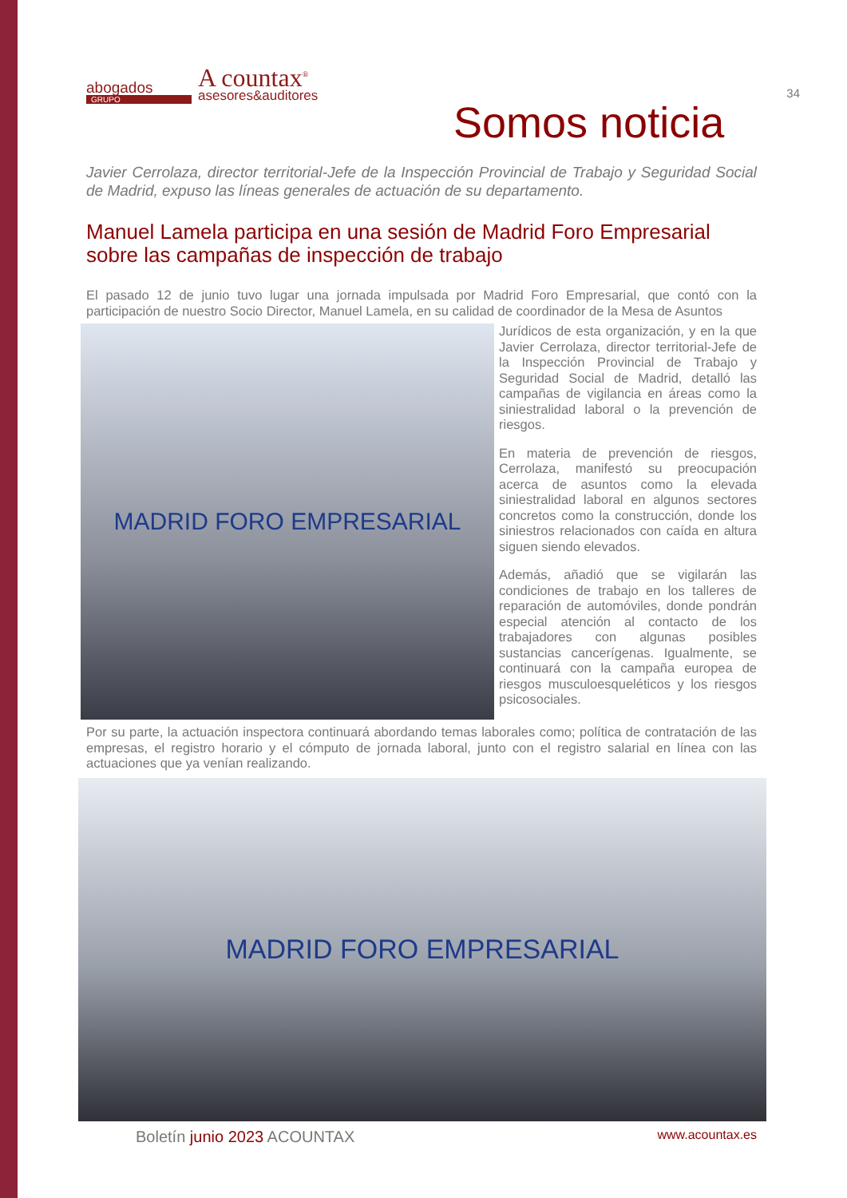34
abogados
GRUPO
A countax<sup>®</sup>
asesores&auditores
Somos noticia
Javier Cerrolaza, director territorial-Jefe de la Inspección Provincial de Trabajo y Seguridad Social de Madrid, expuso las líneas generales de actuación de su departamento.
Manuel Lamela participa en una sesión de Madrid Foro Empresarial sobre las campañas de inspección de trabajo
El pasado 12 de junio tuvo lugar una jornada impulsada por Madrid Foro Empresarial, que contó con la participación de nuestro Socio Director, Manuel Lamela, en su calidad de coordinador de la Mesa de Asuntos
MADRID FORO EMPRESARIAL
Jurídicos de esta organización, y en la que Javier Cerrolaza, director territorial-Jefe de la Inspección Provincial de Trabajo y Seguridad Social de Madrid, detalló las campañas de vigilancia en áreas como la siniestralidad laboral o la prevención de riesgos.
En materia de prevención de riesgos, Cerrolaza, manifestó su preocupación acerca de asuntos como la elevada siniestralidad laboral en algunos sectores concretos como la construcción, donde los siniestros relacionados con caída en altura siguen siendo elevados.
Además, añadió que se vigilarán las condiciones de trabajo en los talleres de reparación de automóviles, donde pondrán especial atención al contacto de los trabajadores con algunas posibles sustancias cancerígenas. Igualmente, se continuará con la campaña europea de riesgos musculoesqueléticos y los riesgos psicosociales.
Por su parte, la actuación inspectora continuará abordando temas laborales como; política de contratación de las empresas, el registro horario y el cómputo de jornada laboral, junto con el registro salarial en línea con las actuaciones que ya venían realizando.
MADRID FORO EMPRESARIAL
Boletín junio 2023 ACOUNTAX www.acountax.es